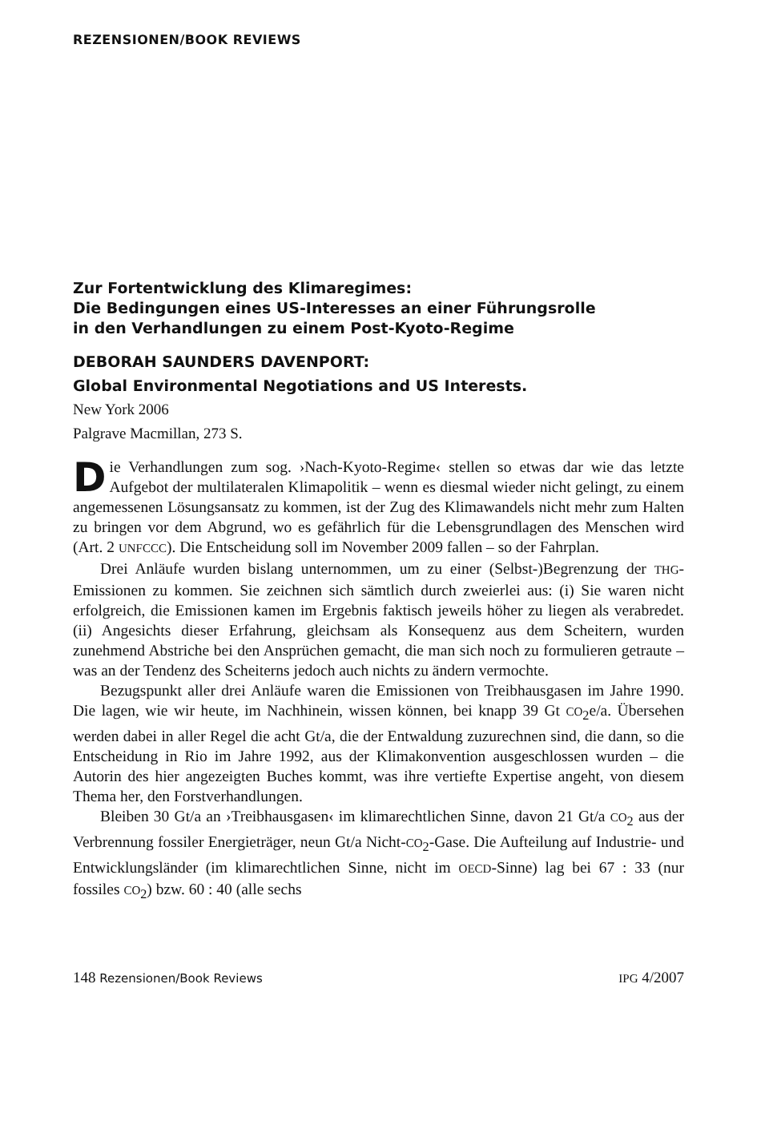REZENSIONEN/BOOK REVIEWS
Zur Fortentwicklung des Klimaregimes:
Die Bedingungen eines US-Interesses an einer Führungsrolle
in den Verhandlungen zu einem Post-Kyoto-Regime
DEBORAH SAUNDERS DAVENPORT:
Global Environmental Negotiations and US Interests.
New York 2006
Palgrave Macmillan, 273 S.
Die Verhandlungen zum sog. ›Nach-Kyoto-Regime‹ stellen so etwas dar wie das letzte Aufgebot der multilateralen Klimapolitik – wenn es diesmal wieder nicht gelingt, zu einem angemessenen Lösungsansatz zu kommen, ist der Zug des Klimawandels nicht mehr zum Halten zu bringen vor dem Abgrund, wo es gefährlich für die Lebensgrundlagen des Menschen wird (Art. 2 UNFCCC). Die Entscheidung soll im November 2009 fallen – so der Fahrplan.
Drei Anläufe wurden bislang unternommen, um zu einer (Selbst-)Begrenzung der THG-Emissionen zu kommen. Sie zeichnen sich sämtlich durch zweierlei aus: (i) Sie waren nicht erfolgreich, die Emissionen kamen im Ergebnis faktisch jeweils höher zu liegen als verabredet. (ii) Angesichts dieser Erfahrung, gleichsam als Konsequenz aus dem Scheitern, wurden zunehmend Abstriche bei den Ansprüchen gemacht, die man sich noch zu formulieren getraute – was an der Tendenz des Scheiterns jedoch auch nichts zu ändern vermochte.
Bezugspunkt aller drei Anläufe waren die Emissionen von Treibhausgasen im Jahre 1990. Die lagen, wie wir heute, im Nachhinein, wissen können, bei knapp 39 Gt CO<sub>2</sub>e/a. Übersehen werden dabei in aller Regel die acht Gt/a, die der Entwaldung zuzurechnen sind, die dann, so die Entscheidung in Rio im Jahre 1992, aus der Klimakonvention ausgeschlossen wurden – die Autorin des hier angezeigten Buches kommt, was ihre vertiefte Expertise angeht, von diesem Thema her, den Forstverhandlungen.
Bleiben 30 Gt/a an ›Treibhausgasen‹ im klimarechtlichen Sinne, davon 21 Gt/a CO<sub>2</sub> aus der Verbrennung fossiler Energieträger, neun Gt/a Nicht-CO<sub>2</sub>-Gase. Die Aufteilung auf Industrie- und Entwicklungsländer (im klimarechtlichen Sinne, nicht im OECD-Sinne) lag bei 67 : 33 (nur fossiles CO<sub>2</sub>) bzw. 60 : 40 (alle sechs
148 Rezensionen/Book Reviews IPG 4/2007